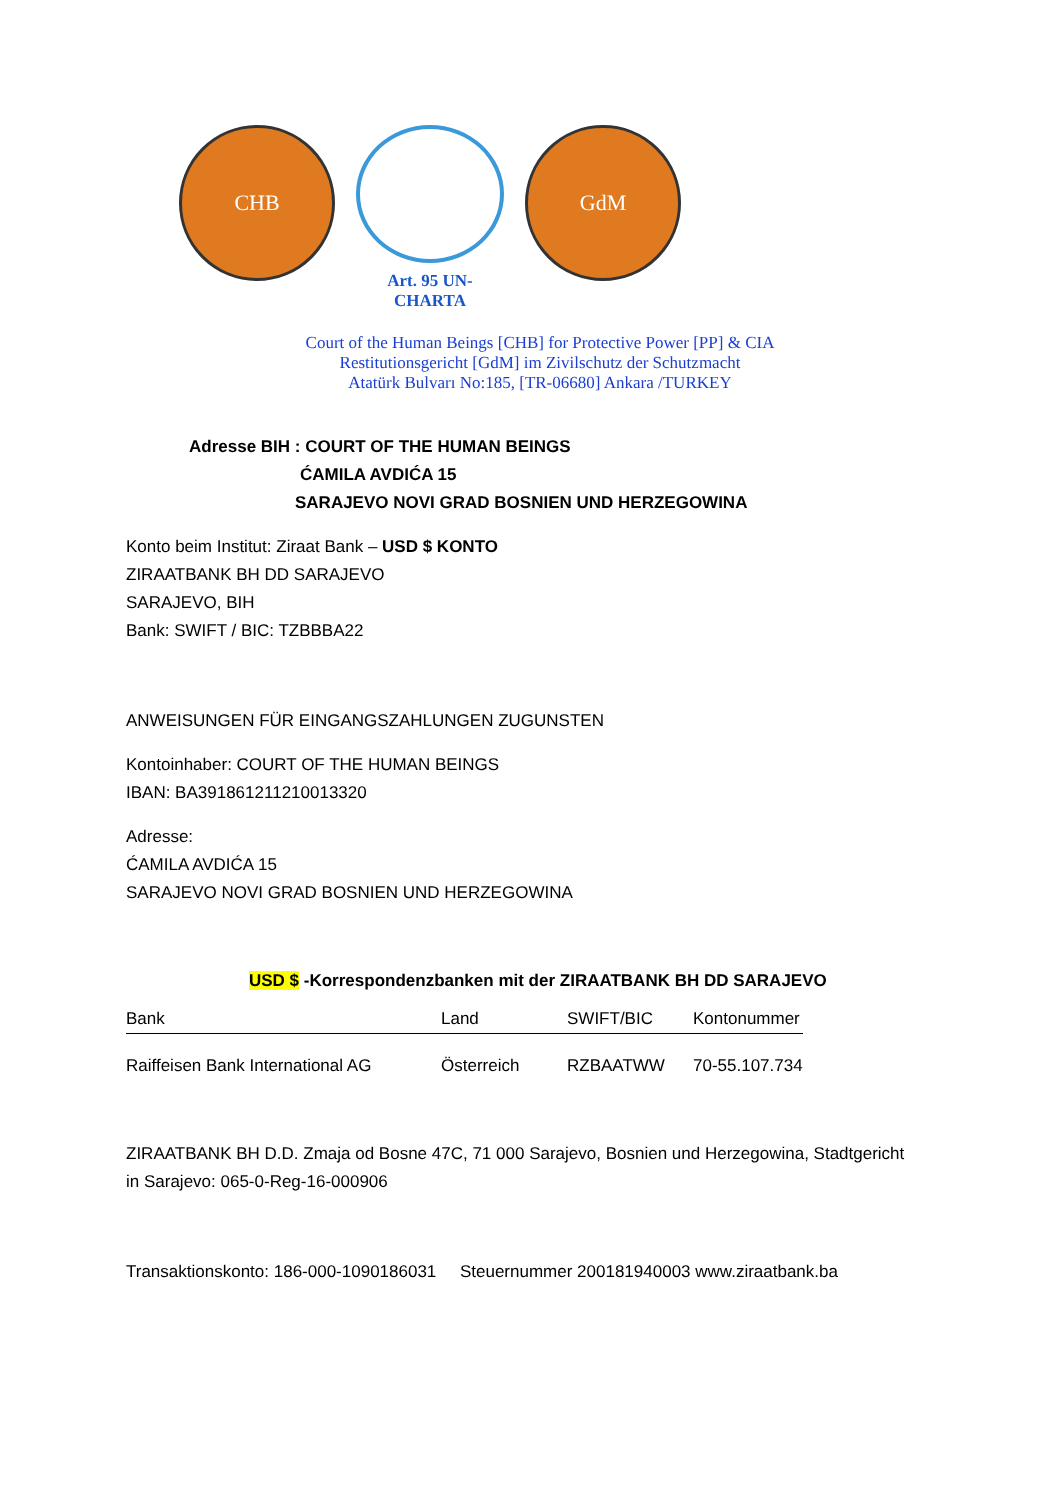CHB
Art. 95 UN-CHARTA
GdM
Court of the Human Beings [CHB] for Protective Power [PP] & CIA
Restitutionsgericht [GdM] im Zivilschutz der Schutzmacht
Atatürk Bulvarı No:185, [TR-06680] Ankara /TURKEY
Adresse BIH : COURT OF THE HUMAN BEINGS
ĆAMILA AVDIĆA 15
SARAJEVO NOVI GRAD BOSNIEN UND HERZEGOWINA
Konto beim Institut: Ziraat Bank – USD $ KONTO
ZIRAATBANK BH DD SARAJEVO
SARAJEVO, BIH
Bank: SWIFT / BIC: TZBBBA22
ANWEISUNGEN FÜR EINGANGSZAHLUNGEN ZUGUNSTEN
Kontoinhaber: COURT OF THE HUMAN BEINGS
IBAN: BA391861211210013320
Adresse:
ĆAMILA AVDIĆA 15
SARAJEVO NOVI GRAD BOSNIEN UND HERZEGOWINA
USD $ -Korrespondenzbanken mit der ZIRAATBANK BH DD SARAJEVO
| Bank | Land | SWIFT/BIC | Kontonummer |
| --- | --- | --- | --- |
| Raiffeisen Bank International AG | Österreich | RZBAATWW | 70-55.107.734 |
ZIRAATBANK BH D.D. Zmaja od Bosne 47C, 71 000 Sarajevo, Bosnien und Herzegowina, Stadtgericht
in Sarajevo: 065-0-Reg-16-000906
Transaktionskonto: 186-000-1090186031 Steuernummer 200181940003 www.ziraatbank.ba